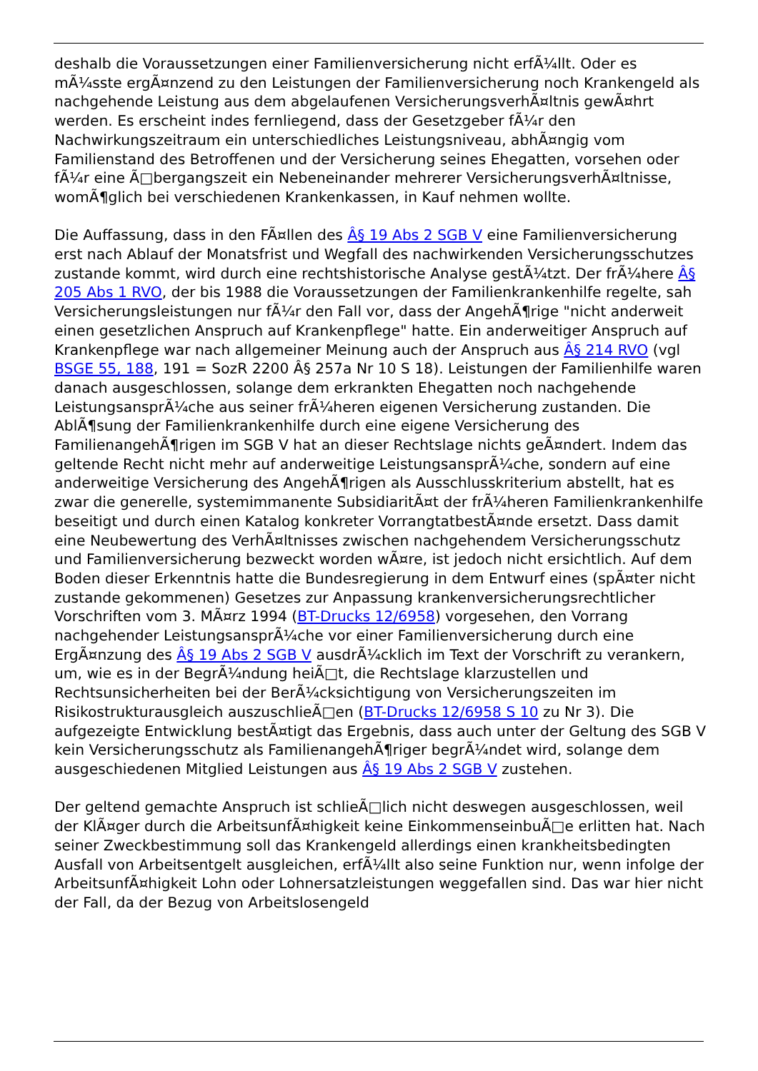deshalb die Voraussetzungen einer Familienversicherung nicht erfÃ¼llt. Oder es mÃ¼sste ergÃ¤nzend zu den Leistungen der Familienversicherung noch Krankengeld als nachgehende Leistung aus dem abgelaufenen VersicherungsverhÃ¤ltnis gewÃ¤hrt werden. Es erscheint indes fernliegend, dass der Gesetzgeber fÃ¼r den Nachwirkungszeitraum ein unterschiedliches Leistungsniveau, abhÃ¤ngig vom Familienstand des Betroffenen und der Versicherung seines Ehegatten, vorsehen oder fÃ¼r eine Ã□bergangszeit ein Nebeneinander mehrerer VersicherungsverhÃ¤ltnisse, womÃ¶glich bei verschiedenen Krankenkassen, in Kauf nehmen wollte.
Die Auffassung, dass in den FÃ¤llen des Â§ 19 Abs 2 SGB V eine Familienversicherung erst nach Ablauf der Monatsfrist und Wegfall des nachwirkenden Versicherungsschutzes zustande kommt, wird durch eine rechtshistorische Analyse gestÃ¼tzt. Der frÃ¼here Â§ 205 Abs 1 RVO, der bis 1988 die Voraussetzungen der Familienkrankenhilfe regelte, sah Versicherungsleistungen nur fÃ¼r den Fall vor, dass der AngehÃ¶rige "nicht anderweit einen gesetzlichen Anspruch auf Krankenpflege" hatte. Ein anderweitiger Anspruch auf Krankenpflege war nach allgemeiner Meinung auch der Anspruch aus Â§ 214 RVO (vgl BSGE 55, 188, 191 = SozR 2200 Â§ 257a Nr 10 S 18). Leistungen der Familienhilfe waren danach ausgeschlossen, solange dem erkrankten Ehegatten noch nachgehende LeistungsansprÃ¼che aus seiner frÃ¼heren eigenen Versicherung zustanden. Die AblÃ¶sung der Familienkrankenhilfe durch eine eigene Versicherung des FamilienangehÃ¶rigen im SGB V hat an dieser Rechtslage nichts geÃ¤ndert. Indem das geltende Recht nicht mehr auf anderweitige LeistungsansprÃ¼che, sondern auf eine anderweitige Versicherung des AngehÃ¶rigen als Ausschlusskriterium abstellt, hat es zwar die generelle, systemimmanente SubsidiaritÃ¤t der frÃ¼heren Familienkrankenhilfe beseitigt und durch einen Katalog konkreter VorrangtatbestÃ¤nde ersetzt. Dass damit eine Neubewertung des VerhÃ¤ltnisses zwischen nachgehendem Versicherungsschutz und Familienversicherung bezweckt worden wÃ¤re, ist jedoch nicht ersichtlich. Auf dem Boden dieser Erkenntnis hatte die Bundesregierung in dem Entwurf eines (spÃ¤ter nicht zustande gekommenen) Gesetzes zur Anpassung krankenversicherungsrechtlicher Vorschriften vom 3. MÃ¤rz 1994 (BT-Drucks 12/6958) vorgesehen, den Vorrang nachgehender LeistungsansprÃ¼che vor einer Familienversicherung durch eine ErgÃ¤nzung des Â§ 19 Abs 2 SGB V ausdrÃ¼cklich im Text der Vorschrift zu verankern, um, wie es in der BegrÃ¼ndung heiÃ□t, die Rechtslage klarzustellen und Rechtsunsicherheiten bei der BerÃ¼cksichtigung von Versicherungszeiten im Risikostrukturausgleich auszuschlieÃ□en (BT-Drucks 12/6958 S 10 zu Nr 3). Die aufgezeigte Entwicklung bestÃ¤tigt das Ergebnis, dass auch unter der Geltung des SGB V kein Versicherungsschutz als FamilienangehÃ¶riger begrÃ¼ndet wird, solange dem ausgeschiedenen Mitglied Leistungen aus Â§ 19 Abs 2 SGB V zustehen.
Der geltend gemachte Anspruch ist schlieÃ□lich nicht deswegen ausgeschlossen, weil der KlÃ¤ger durch die ArbeitsunfÃ¤higkeit keine EinkommenseinbuÃ□e erlitten hat. Nach seiner Zweckbestimmung soll das Krankengeld allerdings einen krankheitsbedingten Ausfall von Arbeitsentgelt ausgleichen, erfÃ¼llt also seine Funktion nur, wenn infolge der ArbeitsunfÃ¤higkeit Lohn oder Lohnersatzleistungen weggefallen sind. Das war hier nicht der Fall, da der Bezug von Arbeitslosengeld